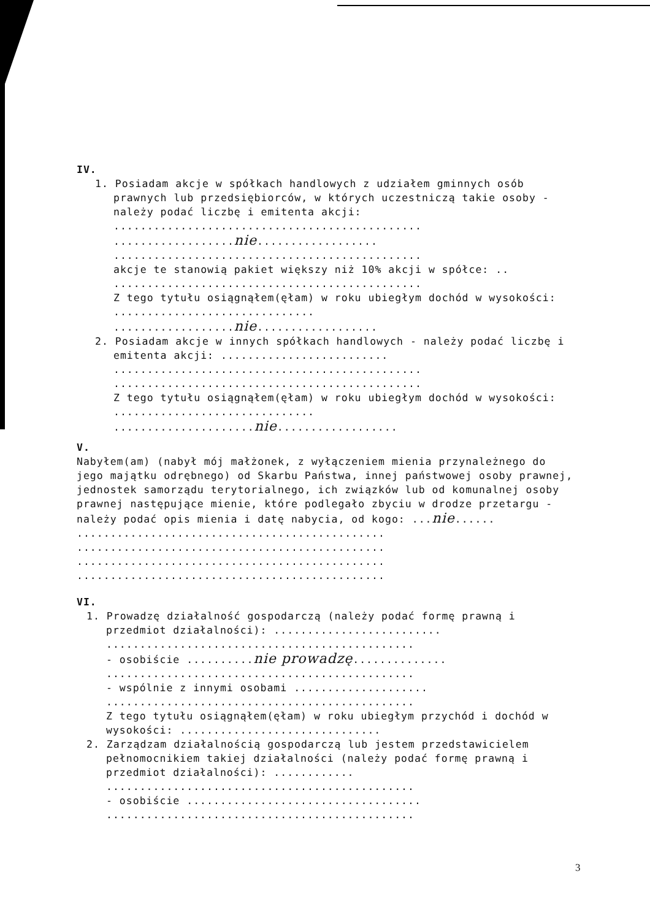IV.
1. Posiadam akcje w spółkach handlowych z udziałem gminnych osób prawnych lub przedsiębiorców, w których uczestniczą takie osoby - należy podać liczbę i emitenta akcji:
..............................................
..................nie..................
..............................................
akcje te stanowią pakiet większy niż 10% akcji w spółce: ..
..............................................
Z tego tytułu osiągnąłem(ęłam) w roku ubiegłym dochód w wysokości: ..............................
..................nie..................
2. Posiadam akcje w innych spółkach handlowych - należy podać liczbę i emitenta akcji: .........................
..............................................
..............................................
Z tego tytułu osiągnąłem(ęłam) w roku ubiegłym dochód w wysokości: ..............................
.....................nie..................
V.
Nabyłem(am) (nabył mój małżonek, z wyłączeniem mienia przynależnego do jego majątku odrębnego) od Skarbu Państwa, innej państwowej osoby prawnej, jednostek samorządu terytorialnego, ich związków lub od komunalnej osoby prawnej następujące mienie, które podlegało zbyciu w drodze przetargu - należy podać opis mienia i datę nabycia, od kogo: ...nie......
..............................................
..............................................
..............................................
..............................................
VI.
1. Prowadzę działalność gospodarczą (należy podać formę prawną i przedmiot działalności): .........................
..............................................
- osobiście ..........nie prowadzę..............
..............................................
- wspólnie z innymi osobami ....................
..............................................
Z tego tytułu osiągnąłem(ęłam) w roku ubiegłym przychód i dochód w wysokości: ..............................
2. Zarządzam działalnością gospodarczą lub jestem przedstawicielem pełnomocnikiem takiej działalności (należy podać formę prawną i przedmiot działalności): ............
..............................................
- osobiście ...................................
..............................................
3